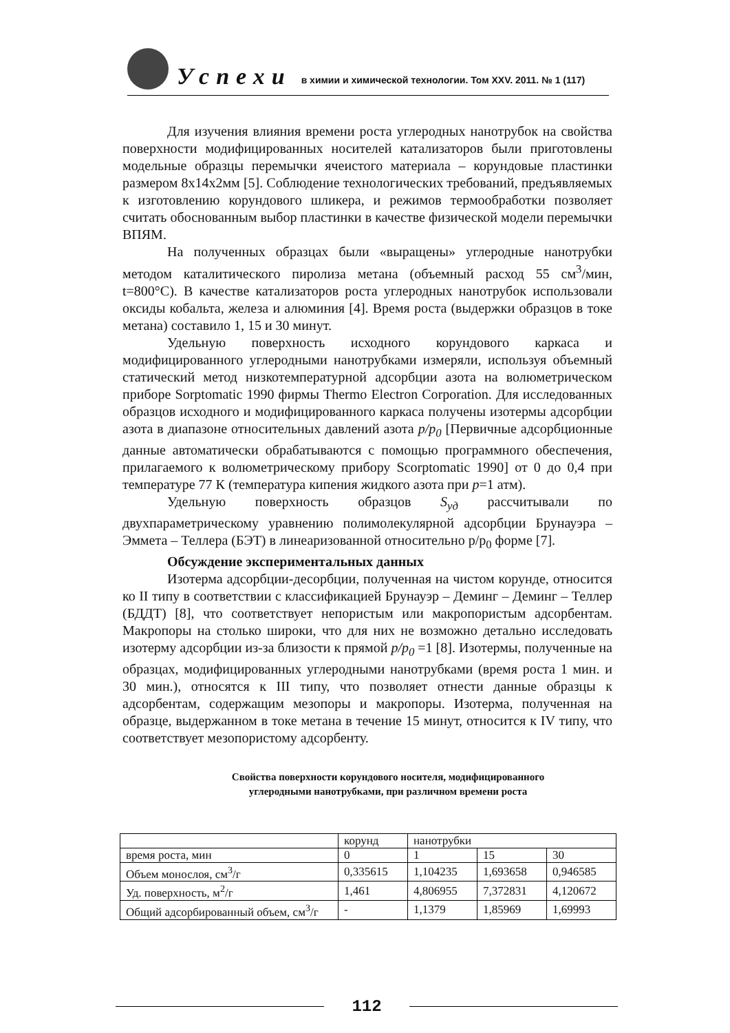Успехи в химии и химической технологии. Том XXV. 2011. № 1 (117)
Для изучения влияния времени роста углеродных нанотрубок на свойства поверхности модифицированных носителей катализаторов были приготовлены модельные образцы перемычки ячеистого материала – корундовые пластинки размером 8х14х2мм [5]. Соблюдение технологических требований, предъявляемых к изготовлению корундового шликера, и режимов термообработки позволяет считать обоснованным выбор пластинки в качестве физической модели перемычки ВПЯМ.
На полученных образцах были «выращены» углеродные нанотрубки методом каталитического пиролиза метана (объемный расход 55 см<sup>3</sup>/мин, t=800°C). В качестве катализаторов роста углеродных нанотрубок использовали оксиды кобальта, железа и алюминия [4]. Время роста (выдержки образцов в токе метана) составило 1, 15 и 30 минут.
Удельную поверхность исходного корундового каркаса и модифицированного углеродными нанотрубками измеряли, используя объемный статический метод низкотемпературной адсорбции азота на волюметрическом приборе Sorptomatic 1990 фирмы Thermo Electron Corporation. Для исследованных образцов исходного и модифицированного каркаса получены изотермы адсорбции азота в диапазоне относительных давлений азота p/p<sub>0</sub> [Первичные адсорбционные данные автоматически обрабатываются с помощью программного обеспечения, прилагаемого к волюметрическому прибору Scorptomatic 1990] от 0 до 0,4 при температуре 77 К (температура кипения жидкого азота при p=1 атм).
Удельную поверхность образцов S<sub>уд</sub> рассчитывали по двухпараметрическому уравнению полимолекулярной адсорбции Брунауэра – Эммета – Теллера (БЭТ) в линеаризованной относительно р/р<sub>0</sub> форме [7].
Обсуждение экспериментальных данных
Изотерма адсорбции-десорбции, полученная на чистом корунде, относится ко II типу в соответствии с классификацией Брунауэр – Деминг – Деминг – Теллер (БДДТ) [8], что соответствует непористым или макропористым адсорбентам. Макропоры на столько широки, что для них не возможно детально исследовать изотерму адсорбции из-за близости к прямой p/p<sub>0</sub> =1 [8]. Изотермы, полученные на образцах, модифицированных углеродными нанотрубками (время роста 1 мин. и 30 мин.), относятся к III типу, что позволяет отнести данные образцы к адсорбентам, содержащим мезопоры и макропоры. Изотерма, полученная на образце, выдержанном в токе метана в течение 15 минут, относится к IV типу, что соответствует мезопористому адсорбенту.
Свойства поверхности корундового носителя, модифицированного
углеродными нанотрубками, при различном времени роста
| | корунд | нанотрубки | | |
| время роста, мин | 0 | 1 | 15 | 30 |
| Объем монослоя, см<sup>3</sup>/г | 0,335615 | 1,104235 | 1,693658 | 0,946585 |
| Уд. поверхность, м<sup>2</sup>/г | 1,461 | 4,806955 | 7,372831 | 4,120672 |
| Общий адсорбированный объем, см<sup>3</sup>/г | - | 1,1379 | 1,85969 | 1,69993 |
112